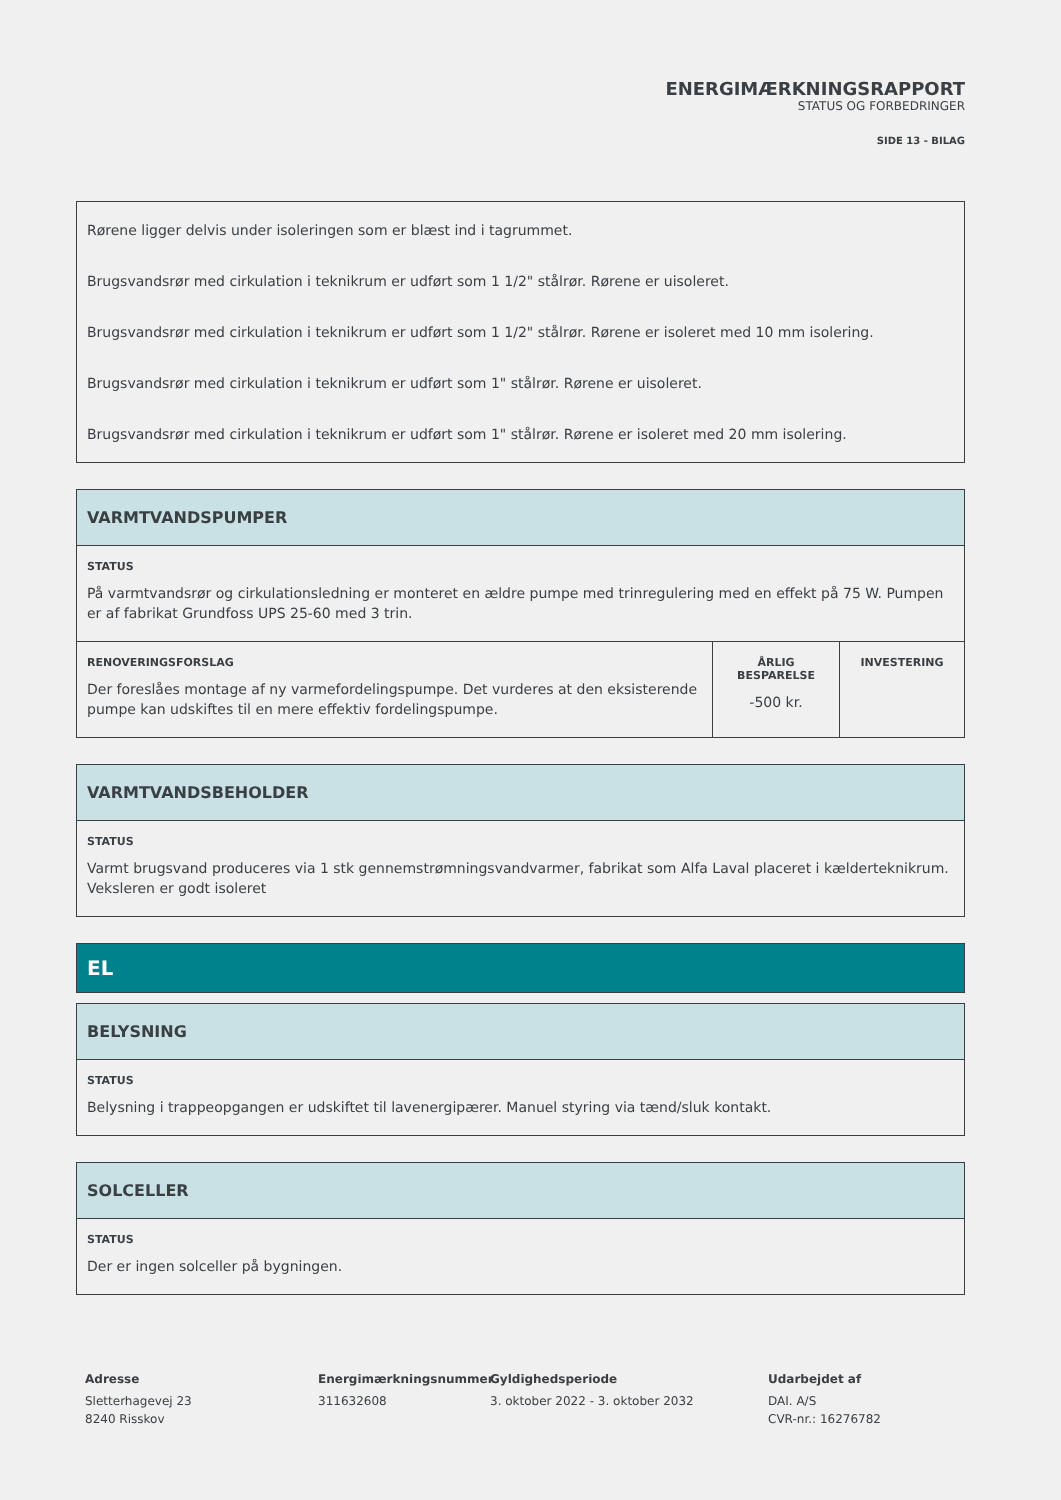ENERGIMÆRKNINGSRAPPORT
STATUS OG FORBEDRINGER
SIDE 13 - BILAG
Rørene ligger delvis under isoleringen som er blæst ind i tagrummet.
Brugsvandsrør med cirkulation i teknikrum er udført som 1 1/2" stålrør. Rørene er uisoleret.
Brugsvandsrør med cirkulation i teknikrum er udført som 1 1/2" stålrør. Rørene er isoleret med 10 mm isolering.
Brugsvandsrør med cirkulation i teknikrum er udført som 1" stålrør. Rørene er uisoleret.
Brugsvandsrør med cirkulation i teknikrum er udført som 1" stålrør. Rørene er isoleret med 20 mm isolering.
VARMTVANDSPUMPER
STATUS
På varmtvandsrør og cirkulationsledning er monteret en ældre pumpe med trinregulering med en effekt på 75 W. Pumpen er af fabrikat Grundfoss UPS 25-60 med 3 trin.
| RENOVERINGSFORSLAG Der foreslåes montage af ny varmefordelingspumpe. Det vurderes at den eksisterende pumpe kan udskiftes til en mere effektiv fordelingspumpe. | ÅRLIG BESPARELSE -500 kr. | INVESTERING |
VARMTVANDSBEHOLDER
STATUS
Varmt brugsvand produceres via 1 stk gennemstrømningsvandvarmer, fabrikat som Alfa Laval placeret i kælderteknikrum. Veksleren er godt isoleret
EL
BELYSNING
STATUS
Belysning i trappeopgangen er udskiftet til lavenergipærer. Manuel styring via tænd/sluk kontakt.
SOLCELLER
STATUS
Der er ingen solceller på bygningen.
Adresse
Sletterhagevej 23
8240 Risskov
Energimærkningsnummer
311632608
Gyldighedsperiode
3. oktober 2022 - 3. oktober 2032
Udarbejdet af
DAI. A/S
CVR-nr.: 16276782